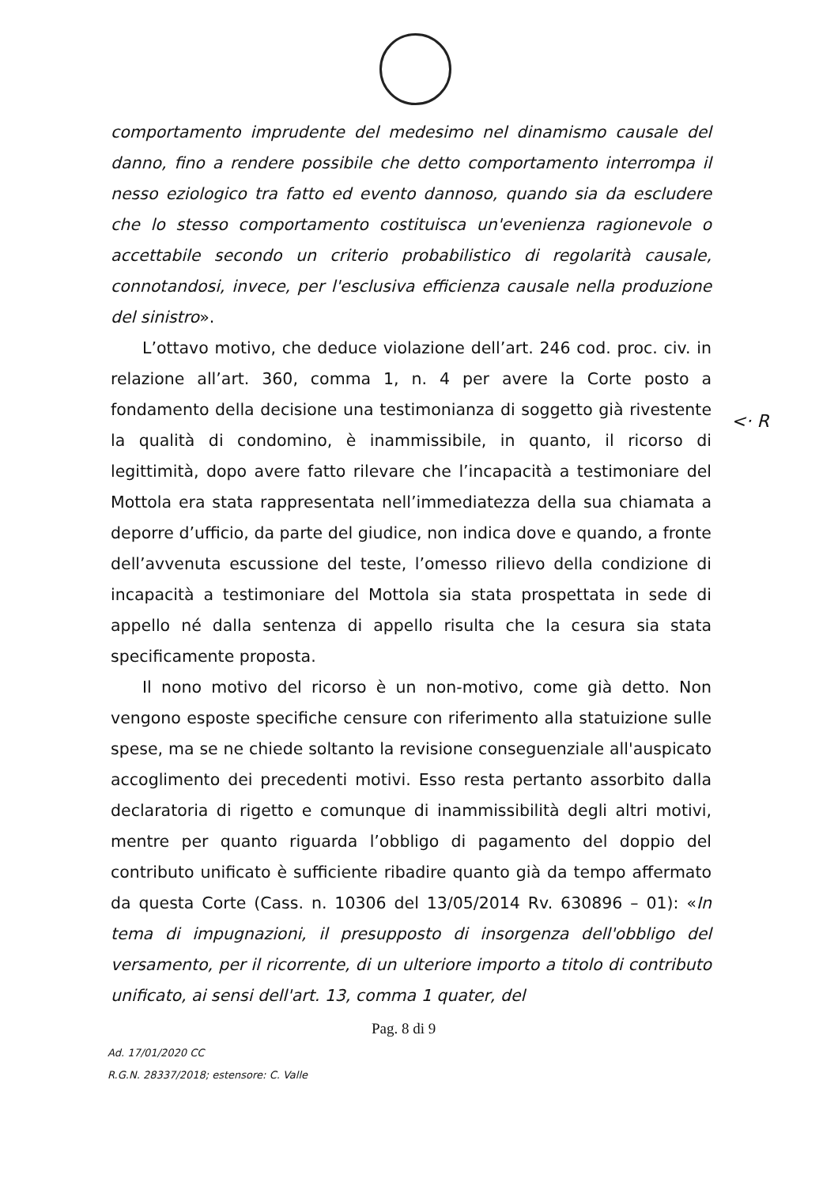comportamento imprudente del medesimo nel dinamismo causale del danno, fino a rendere possibile che detto comportamento interrompa il nesso eziologico tra fatto ed evento dannoso, quando sia da escludere che lo stesso comportamento costituisca un'evenienza ragionevole o accettabile secondo un criterio probabilistico di regolarità causale, connotandosi, invece, per l'esclusiva efficienza causale nella produzione del sinistro».
L’ottavo motivo, che deduce violazione dell’art. 246 cod. proc. civ. in relazione all’art. 360, comma 1, n. 4 per avere la Corte posto a fondamento della decisione una testimonianza di soggetto già rivestente la qualità di condomino, è inammissibile, in quanto, il ricorso di legittimità, dopo avere fatto rilevare che l’incapacità a testimoniare del Mottola era stata rappresentata nell’immediatezza della sua chiamata a deporre d’ufficio, da parte del giudice, non indica dove e quando, a fronte dell’avvenuta escussione del teste, l’omesso rilievo della condizione di incapacità a testimoniare del Mottola sia stata prospettata in sede di appello né dalla sentenza di appello risulta che la cesura sia stata specificamente proposta.
Il nono motivo del ricorso è un non-motivo, come già detto. Non vengono esposte specifiche censure con riferimento alla statuizione sulle spese, ma se ne chiede soltanto la revisione conseguenziale all'auspicato accoglimento dei precedenti motivi. Esso resta pertanto assorbito dalla declaratoria di rigetto e comunque di inammissibilità degli altri motivi, mentre per quanto riguarda l’obbligo di pagamento del doppio del contributo unificato è sufficiente ribadire quanto già da tempo affermato da questa Corte (Cass. n. 10306 del 13/05/2014 Rv. 630896 – 01): «In tema di impugnazioni, il presupposto di insorgenza dell'obbligo del versamento, per il ricorrente, di un ulteriore importo a titolo di contributo unificato, ai sensi dell'art. 13, comma 1 quater, del
<· R
Pag. 8 di 9
Ad. 17/01/2020 CC
R.G.N. 28337/2018; estensore: C. Valle